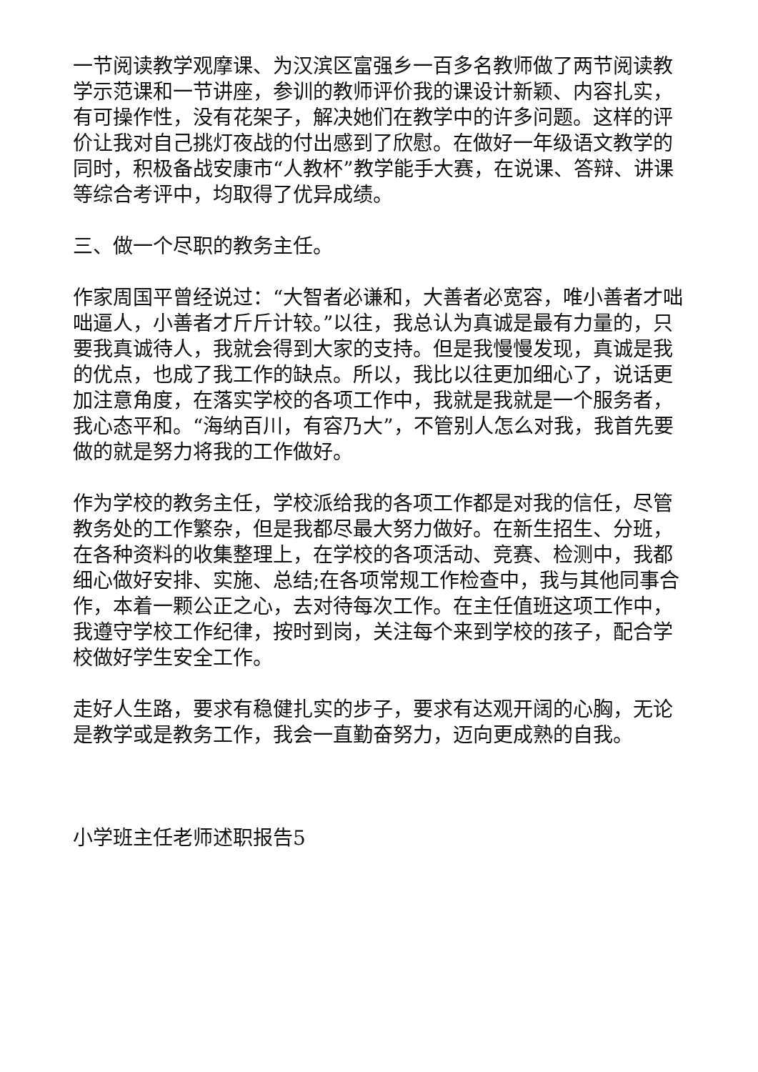一节阅读教学观摩课、为汉滨区富强乡一百多名教师做了两节阅读教学示范课和一节讲座，参训的教师评价我的课设计新颖、内容扎实，有可操作性，没有花架子，解决她们在教学中的许多问题。这样的评价让我对自己挑灯夜战的付出感到了欣慰。在做好一年级语文教学的同时，积极备战安康市“人教杯”教学能手大赛，在说课、答辩、讲课等综合考评中，均取得了优异成绩。
三、做一个尽职的教务主任。
作家周国平曾经说过：“大智者必谦和，大善者必宽容，唯小善者才咄咄逼人，小善者才斤斤计较。”以往，我总认为真诚是最有力量的，只要我真诚待人，我就会得到大家的支持。但是我慢慢发现，真诚是我的优点，也成了我工作的缺点。所以，我比以往更加细心了，说话更加注意角度，在落实学校的各项工作中，我就是我就是一个服务者，我心态平和。“海纳百川，有容乃大”，不管别人怎么对我，我首先要做的就是努力将我的工作做好。
作为学校的教务主任，学校派给我的各项工作都是对我的信任，尽管教务处的工作繁杂，但是我都尽最大努力做好。在新生招生、分班，在各种资料的收集整理上，在学校的各项活动、竞赛、检测中，我都细心做好安排、实施、总结;在各项常规工作检查中，我与其他同事合作，本着一颗公正之心，去对待每次工作。在主任值班这项工作中，我遵守学校工作纪律，按时到岗，关注每个来到学校的孩子，配合学校做好学生安全工作。
走好人生路，要求有稳健扎实的步子，要求有达观开阔的心胸，无论是教学或是教务工作，我会一直勤奋努力，迈向更成熟的自我。
小学班主任老师述职报告5